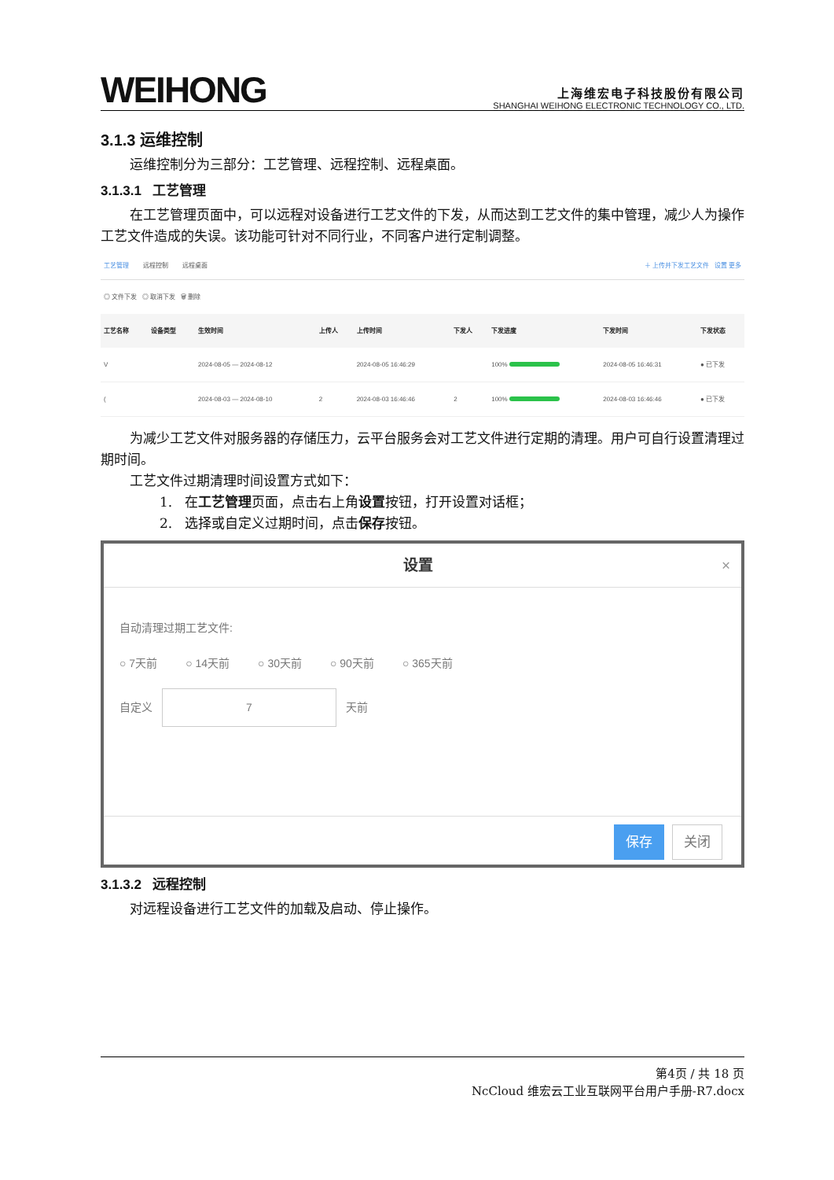WEIHONG
上海维宏电子科技股份有限公司
SHANGHAI WEIHONG ELECTRONIC TECHNOLOGY CO., LTD.
3.1.3 运维控制
运维控制分为三部分：工艺管理、远程控制、远程桌面。
3.1.3.1 工艺管理
在工艺管理页面中，可以远程对设备进行工艺文件的下发，从而达到工艺文件的集中管理，减少人为操作工艺文件造成的失误。该功能可针对不同行业，不同客户进行定制调整。
工艺管理 远程控制 远程桌面 ＋ 上传并下发工艺文件 设置 更多
◎ 文件下发 ◎ 取消下发 🗑 删除
| 工艺名称 | 设备类型 | 生效时间 | 上传人 | 上传时间 | 下发人 | 下发进度 | 下发时间 | 下发状态 |
| --- | --- | --- | --- | --- | --- | --- | --- | --- |
| V | | 2024-08-05 — 2024-08-12 | | 2024-08-05 16:46:29 | | 100% | 2024-08-05 16:46:31 | ● 已下发 |
| ( | | 2024-08-03 — 2024-08-10 | 2 | 2024-08-03 16:46:46 | 2 | 100% | 2024-08-03 16:46:46 | ● 已下发 |
为减少工艺文件对服务器的存储压力，云平台服务会对工艺文件进行定期的清理。用户可自行设置清理过期时间。
工艺文件过期清理时间设置方式如下：
1. 在工艺管理页面，点击右上角设置按钮，打开设置对话框；
2. 选择或自定义过期时间，点击保存按钮。
设置 ×
自动清理过期工艺文件:
○ 7天前 ○ 14天前 ○ 30天前 ○ 90天前 ○ 365天前
自定义 7 天前
保存 关闭
3.1.3.2 远程控制
对远程设备进行工艺文件的加载及启动、停止操作。
第4页 / 共 18 页
NcCloud 维宏云工业互联网平台用户手册-R7.docx